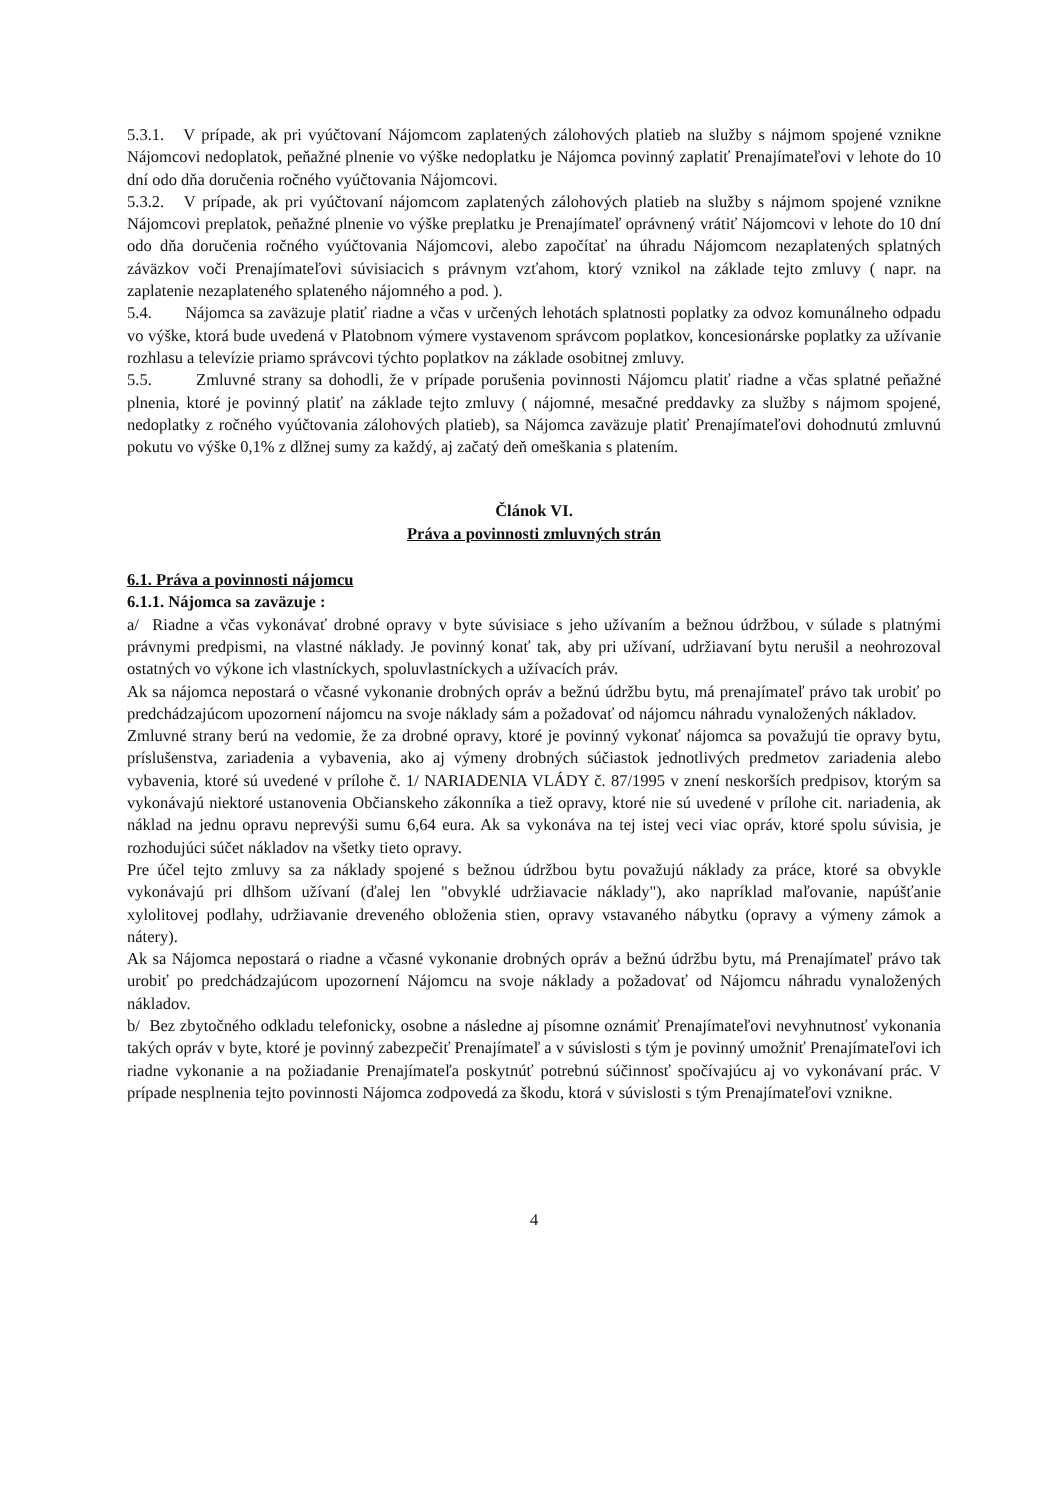5.3.1. V prípade, ak pri vyúčtovaní Nájomcom zaplatených zálohových platieb na služby s nájmom spojené vznikne Nájomcovi nedoplatok, peňažné plnenie vo výške nedoplatku je Nájomca povinný zaplatiť Prenajímateľovi v lehote do 10 dní odo dňa doručenia ročného vyúčtovania Nájomcovi.
5.3.2. V prípade, ak pri vyúčtovaní nájomcom zaplatených zálohových platieb na služby s nájmom spojené vznikne Nájomcovi preplatok, peňažné plnenie vo výške preplatku je Prenajímateľ oprávnený vrátiť Nájomcovi v lehote do 10 dní odo dňa doručenia ročného vyúčtovania Nájomcovi, alebo započítať na úhradu Nájomcom nezaplatených splatných záväzkov voči Prenajímateľovi súvisiacich s právnym vzťahom, ktorý vznikol na základe tejto zmluvy ( napr. na zaplatenie nezaplateného splateného nájomného a pod. ).
5.4. Nájomca sa zaväzuje platiť riadne a včas v určených lehotách splatnosti poplatky za odvoz komunálneho odpadu vo výške, ktorá bude uvedená v Platobnom výmere vystavenom správcom poplatkov, koncesionárske poplatky za užívanie rozhlasu a televízie priamo správcovi týchto poplatkov na základe osobitnej zmluvy.
5.5. Zmluvné strany sa dohodli, že v prípade porušenia povinnosti Nájomcu platiť riadne a včas splatné peňažné plnenia, ktoré je povinný platiť na základe tejto zmluvy ( nájomné, mesačné preddavky za služby s nájmom spojené, nedoplatky z ročného vyúčtovania zálohových platieb), sa Nájomca zaväzuje platiť Prenajímateľovi dohodnutú zmluvnú pokutu vo výške 0,1% z dlžnej sumy za každý, aj začatý deň omeškania s platením.
Článok VI.
Práva a povinnosti zmluvných strán
6.1. Práva a povinnosti nájomcu
6.1.1. Nájomca sa zaväzuje :
a/ Riadne a včas vykonávať drobné opravy v byte súvisiace s jeho užívaním a bežnou údržbou, v súlade s platnými právnymi predpismi, na vlastné náklady. Je povinný konať tak, aby pri užívaní, udržiavaní bytu nerušil a neohrozoval ostatných vo výkone ich vlastníckych, spoluvlastníckych a užívacích práv.
Ak sa nájomca nepostará o včasné vykonanie drobných opráv a bežnú údržbu bytu, má prenajímateľ právo tak urobiť po predchádzajúcom upozornení nájomcu na svoje náklady sám a požadovať od nájomcu náhradu vynaložených nákladov.
Zmluvné strany berú na vedomie, že za drobné opravy, ktoré je povinný vykonať nájomca sa považujú tie opravy bytu, príslušenstva, zariadenia a vybavenia, ako aj výmeny drobných súčiastok jednotlivých predmetov zariadenia alebo vybavenia, ktoré sú uvedené v prílohe č. 1/ NARIADENIA VLÁDY č. 87/1995 v znení neskorších predpisov, ktorým sa vykonávajú niektoré ustanovenia Občianskeho zákonníka a tiež opravy, ktoré nie sú uvedené v prílohe cit. nariadenia, ak náklad na jednu opravu neprevýši sumu 6,64 eura. Ak sa vykonáva na tej istej veci viac opráv, ktoré spolu súvisia, je rozhodujúci súčet nákladov na všetky tieto opravy.
Pre účel tejto zmluvy sa za náklady spojené s bežnou údržbou bytu považujú náklady za práce, ktoré sa obvykle vykonávajú pri dlhšom užívaní (ďalej len "obvyklé udržiavacie náklady"), ako napríklad maľovanie, napúšťanie xylolitovej podlahy, udržiavanie dreveného obloženia stien, opravy vstavaného nábytku (opravy a výmeny zámok a nátery).
Ak sa Nájomca nepostará o riadne a včasné vykonanie drobných opráv a bežnú údržbu bytu, má Prenajímateľ právo tak urobiť po predchádzajúcom upozornení Nájomcu na svoje náklady a požadovať od Nájomcu náhradu vynaložených nákladov.
b/ Bez zbytočného odkladu telefonicky, osobne a následne aj písomne oznámiť Prenajímateľovi nevyhnutnosť vykonania takých opráv v byte, ktoré je povinný zabezpečiť Prenajímateľ a v súvislosti s tým je povinný umožniť Prenajímateľovi ich riadne vykonanie a na požiadanie Prenajímateľa poskytnúť potrebnú súčinnosť spočívajúcu aj vo vykonávaní prác. V prípade nesplnenia tejto povinnosti Nájomca zodpovedá za škodu, ktorá v súvislosti s tým Prenajímateľovi vznikne.
4